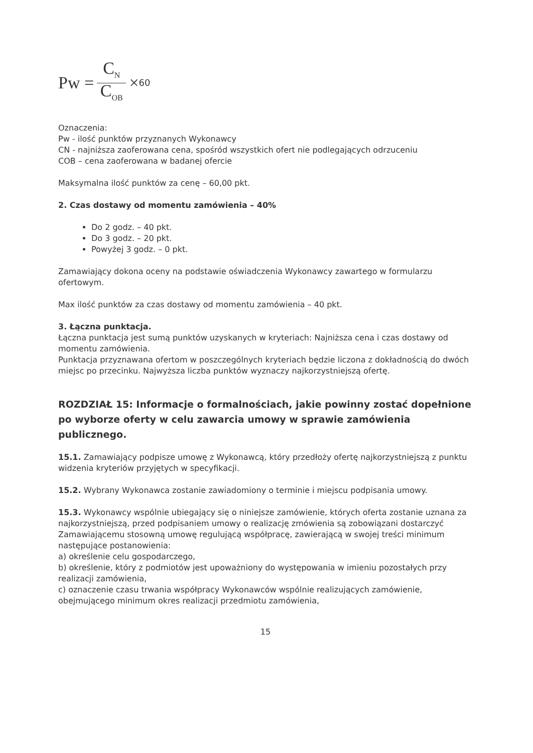Pw = C<sub>N</sub> C<sub>OB</sub> × 60
Oznaczenia:
Pw - ilość punktów przyznanych Wykonawcy
CN - najniższa zaoferowana cena, spośród wszystkich ofert nie podlegających odrzuceniu
COB – cena zaoferowana w badanej ofercie
Maksymalna ilość punktów za cenę – 60,00 pkt.
2. Czas dostawy od momentu zamówienia – 40%
Do 2 godz. – 40 pkt.
Do 3 godz. – 20 pkt.
Powyżej 3 godz. – 0 pkt.
Zamawiający dokona oceny na podstawie oświadczenia Wykonawcy zawartego w formularzu ofertowym.
Max ilość punktów za czas dostawy od momentu zamówienia – 40 pkt.
3. Łączna punktacja.
Łączna punktacja jest sumą punktów uzyskanych w kryteriach: Najniższa cena i czas dostawy od momentu zamówienia.
Punktacja przyznawana ofertom w poszczególnych kryteriach będzie liczona z dokładnością do dwóch miejsc po przecinku. Najwyższa liczba punktów wyznaczy najkorzystniejszą ofertę.
ROZDZIAŁ 15: Informacje o formalnościach, jakie powinny zostać dopełnione po wyborze oferty w celu zawarcia umowy w sprawie zamówienia publicznego.
15.1. Zamawiający podpisze umowę z Wykonawcą, który przedłoży ofertę najkorzystniejszą z punktu widzenia kryteriów przyjętych w specyfikacji.
15.2. Wybrany Wykonawca zostanie zawiadomiony o terminie i miejscu podpisania umowy.
15.3. Wykonawcy wspólnie ubiegający się o niniejsze zamówienie, których oferta zostanie uznana za najkorzystniejszą, przed podpisaniem umowy o realizację zmówienia są zobowiązani dostarczyć Zamawiającemu stosowną umowę regulującą współpracę, zawierającą w swojej treści minimum następujące postanowienia:
a) określenie celu gospodarczego,
b) określenie, który z podmiotów jest upoważniony do występowania w imieniu pozostałych przy realizacji zamówienia,
c) oznaczenie czasu trwania współpracy Wykonawców wspólnie realizujących zamówienie, obejmującego minimum okres realizacji przedmiotu zamówienia,
15